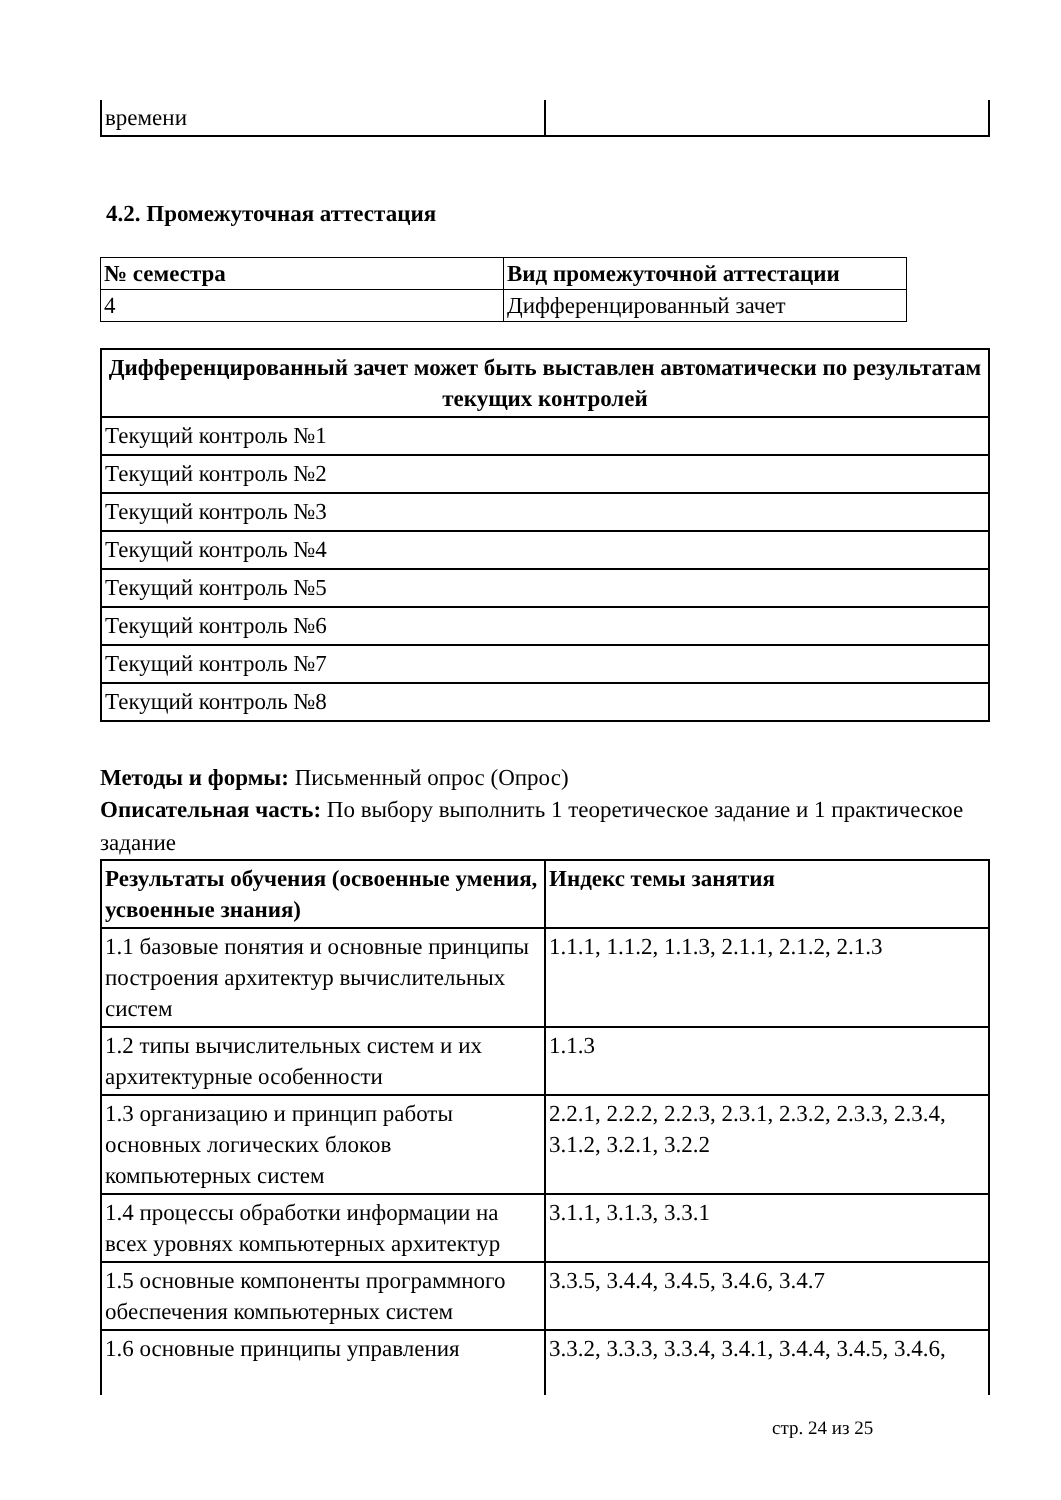| времени | |
4.2. Промежуточная аттестация
| № семестра | Вид промежуточной аттестации |
| --- | --- |
| 4 | Дифференцированный зачет |
| Дифференцированный зачет может быть выставлен автоматически по результатам текущих контролей |
| --- |
| Текущий контроль №1 |
| Текущий контроль №2 |
| Текущий контроль №3 |
| Текущий контроль №4 |
| Текущий контроль №5 |
| Текущий контроль №6 |
| Текущий контроль №7 |
| Текущий контроль №8 |
Методы и формы: Письменный опрос (Опрос)
Описательная часть: По выбору выполнить 1 теоретическое задание и 1 практическое задание
| Результаты обучения (освоенные умения, усвоенные знания) | Индекс темы занятия |
| --- | --- |
| 1.1 базовые понятия и основные принципы построения архитектур вычислительных систем | 1.1.1, 1.1.2, 1.1.3, 2.1.1, 2.1.2, 2.1.3 |
| 1.2 типы вычислительных систем и их архитектурные особенности | 1.1.3 |
| 1.3 организацию и принцип работы основных логических блоков компьютерных систем | 2.2.1, 2.2.2, 2.2.3, 2.3.1, 2.3.2, 2.3.3, 2.3.4, 3.1.2, 3.2.1, 3.2.2 |
| 1.4 процессы обработки информации на всех уровнях компьютерных архитектур | 3.1.1, 3.1.3, 3.3.1 |
| 1.5 основные компоненты программного обеспечения компьютерных систем | 3.3.5, 3.4.4, 3.4.5, 3.4.6, 3.4.7 |
| 1.6 основные принципы управления | 3.3.2, 3.3.3, 3.3.4, 3.4.1, 3.4.4, 3.4.5, 3.4.6, |
стр. 24 из 25